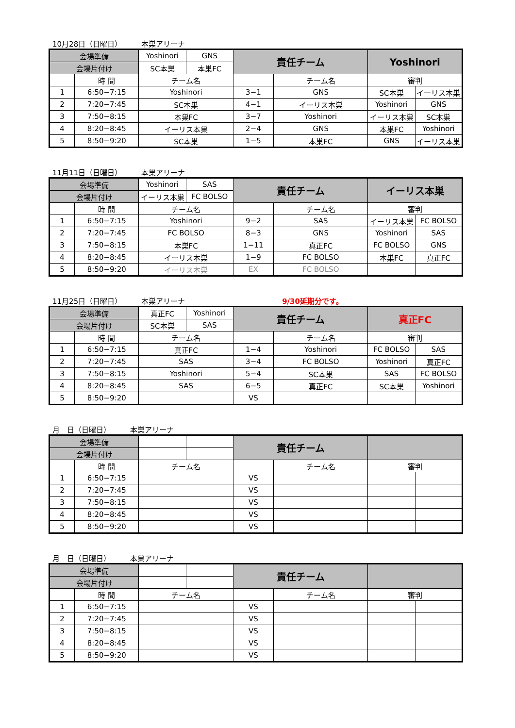10月28日（日曜日） 本巣アリーナ
| 会場準備 | | Yoshinori | GNS | 責任チーム | | Yoshinori | |
| 会場片付け | | SC本巣 | 本巣FC | | | | |
| | 時 間 | チーム名 | | | チーム名 | 審判 | |
| 1 | 6:50−7:15 | Yoshinori | | 3−1 | GNS | SC本巣 | イーリス本巣 |
| 2 | 7:20−7:45 | SC本巣 | | 4−1 | イーリス本巣 | Yoshinori | GNS |
| 3 | 7:50−8:15 | 本巣FC | | 3−7 | Yoshinori | イーリス本巣 | SC本巣 |
| 4 | 8:20−8:45 | イーリス本巣 | | 2−4 | GNS | 本巣FC | Yoshinori |
| 5 | 8:50−9:20 | SC本巣 | | 1−5 | 本巣FC | GNS | イーリス本巣 |
11月11日（日曜日） 本巣アリーナ
| 会場準備 | | Yoshinori | SAS | 責任チーム | | イーリス本巣 | |
| 会場片付け | | イーリス本巣 | FC BOLSO | | | | |
| | 時 間 | チーム名 | | | チーム名 | 審判 | |
| 1 | 6:50−7:15 | Yoshinori | | 9−2 | SAS | イーリス本巣 | FC BOLSO |
| 2 | 7:20−7:45 | FC BOLSO | | 8−3 | GNS | Yoshinori | SAS |
| 3 | 7:50−8:15 | 本巣FC | | 1−11 | 真正FC | FC BOLSO | GNS |
| 4 | 8:20−8:45 | イーリス本巣 | | 1−9 | FC BOLSO | 本巣FC | 真正FC |
| 5 | 8:50−9:20 | イーリス本巣 | | EX | FC BOLSO | | |
11月25日（日曜日） 本巣アリーナ 9/30延期分です。
| 会場準備 | | 真正FC | Yoshinori | 責任チーム | | 真正FC | |
| 会場片付け | | SC本巣 | SAS | | | | |
| | 時 間 | チーム名 | | | チーム名 | 審判 | |
| 1 | 6:50−7:15 | 真正FC | | 1−4 | Yoshinori | FC BOLSO | SAS |
| 2 | 7:20−7:45 | SAS | | 3−4 | FC BOLSO | Yoshinori | 真正FC |
| 3 | 7:50−8:15 | Yoshinori | | 5−4 | SC本巣 | SAS | FC BOLSO |
| 4 | 8:20−8:45 | SAS | | 6−5 | 真正FC | SC本巣 | Yoshinori |
| 5 | 8:50−9:20 | | | VS | | | |
月　日（日曜日） 本巣アリーナ
| 会場準備 | | | | 責任チーム | | | |
| 会場片付け | | | | | | | |
| | 時 間 | チーム名 | | | チーム名 | 審判 | |
| 1 | 6:50−7:15 | | | VS | | | |
| 2 | 7:20−7:45 | | | VS | | | |
| 3 | 7:50−8:15 | | | VS | | | |
| 4 | 8:20−8:45 | | | VS | | | |
| 5 | 8:50−9:20 | | | VS | | | |
月　日（日曜日） 本巣アリーナ
| 会場準備 | | | | 責任チーム | | | |
| 会場片付け | | | | | | | |
| | 時 間 | チーム名 | | | チーム名 | 審判 | |
| 1 | 6:50−7:15 | | | VS | | | |
| 2 | 7:20−7:45 | | | VS | | | |
| 3 | 7:50−8:15 | | | VS | | | |
| 4 | 8:20−8:45 | | | VS | | | |
| 5 | 8:50−9:20 | | | VS | | | |